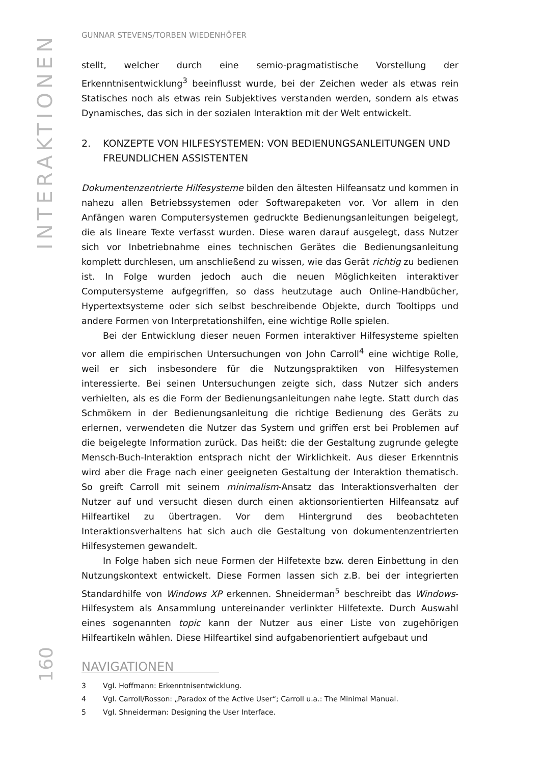INTERAKTIONEN
GUNNAR STEVENS/TORBEN WIEDENHÖFER
stellt, welcher durch eine semio-pragmatistische Vorstellung der Erkenntnisentwicklung<sup>3</sup> beeinflusst wurde, bei der Zeichen weder als etwas rein Statisches noch als etwas rein Subjektives verstanden werden, sondern als etwas Dynamisches, das sich in der sozialen Interaktion mit der Welt entwickelt.
2. KONZEPTE VON HILFESYSTEMEN: VON BEDIENUNGSANLEITUNGEN UND FREUNDLICHEN ASSISTENTEN
Dokumentenzentrierte Hilfesysteme bilden den ältesten Hilfeansatz und kommen in nahezu allen Betriebssystemen oder Softwarepaketen vor. Vor allem in den Anfängen waren Computersystemen gedruckte Bedienungsanleitungen beigelegt, die als lineare Texte verfasst wurden. Diese waren darauf ausgelegt, dass Nutzer sich vor Inbetriebnahme eines technischen Gerätes die Bedienungsanleitung komplett durchlesen, um anschließend zu wissen, wie das Gerät richtig zu bedienen ist. In Folge wurden jedoch auch die neuen Möglichkeiten interaktiver Computersysteme aufgegriffen, so dass heutzutage auch Online-Handbücher, Hypertextsysteme oder sich selbst beschreibende Objekte, durch Tooltipps und andere Formen von Interpretationshilfen, eine wichtige Rolle spielen.
Bei der Entwicklung dieser neuen Formen interaktiver Hilfesysteme spielten vor allem die empirischen Untersuchungen von John Carroll<sup>4</sup> eine wichtige Rolle, weil er sich insbesondere für die Nutzungspraktiken von Hilfesystemen interessierte. Bei seinen Untersuchungen zeigte sich, dass Nutzer sich anders verhielten, als es die Form der Bedienungsanleitungen nahe legte. Statt durch das Schmökern in der Bedienungsanleitung die richtige Bedienung des Geräts zu erlernen, verwendeten die Nutzer das System und griffen erst bei Problemen auf die beigelegte Information zurück. Das heißt: die der Gestaltung zugrunde gelegte Mensch-Buch-Interaktion entsprach nicht der Wirklichkeit. Aus dieser Erkenntnis wird aber die Frage nach einer geeigneten Gestaltung der Interaktion thematisch. So greift Carroll mit seinem minimalism-Ansatz das Interaktionsverhalten der Nutzer auf und versucht diesen durch einen aktionsorientierten Hilfeansatz auf Hilfeartikel zu übertragen. Vor dem Hintergrund des beobachteten Interaktionsverhaltens hat sich auch die Gestaltung von dokumentenzentrierten Hilfesystemen gewandelt.
In Folge haben sich neue Formen der Hilfetexte bzw. deren Einbettung in den Nutzungskontext entwickelt. Diese Formen lassen sich z.B. bei der integrierten Standardhilfe von Windows XP erkennen. Shneiderman<sup>5</sup> beschreibt das Windows-Hilfesystem als Ansammlung untereinander verlinkter Hilfetexte. Durch Auswahl eines sogenannten topic kann der Nutzer aus einer Liste von zugehörigen Hilfeartikeln wählen. Diese Hilfeartikel sind aufgabenorientiert aufgebaut und
3 Vgl. Hoffmann: Erkenntnisentwicklung.
4 Vgl. Carroll/Rosson: „Paradox of the Active User“; Carroll u.a.: The Minimal Manual.
5 Vgl. Shneiderman: Designing the User Interface.
160
NAVIGATIONEN